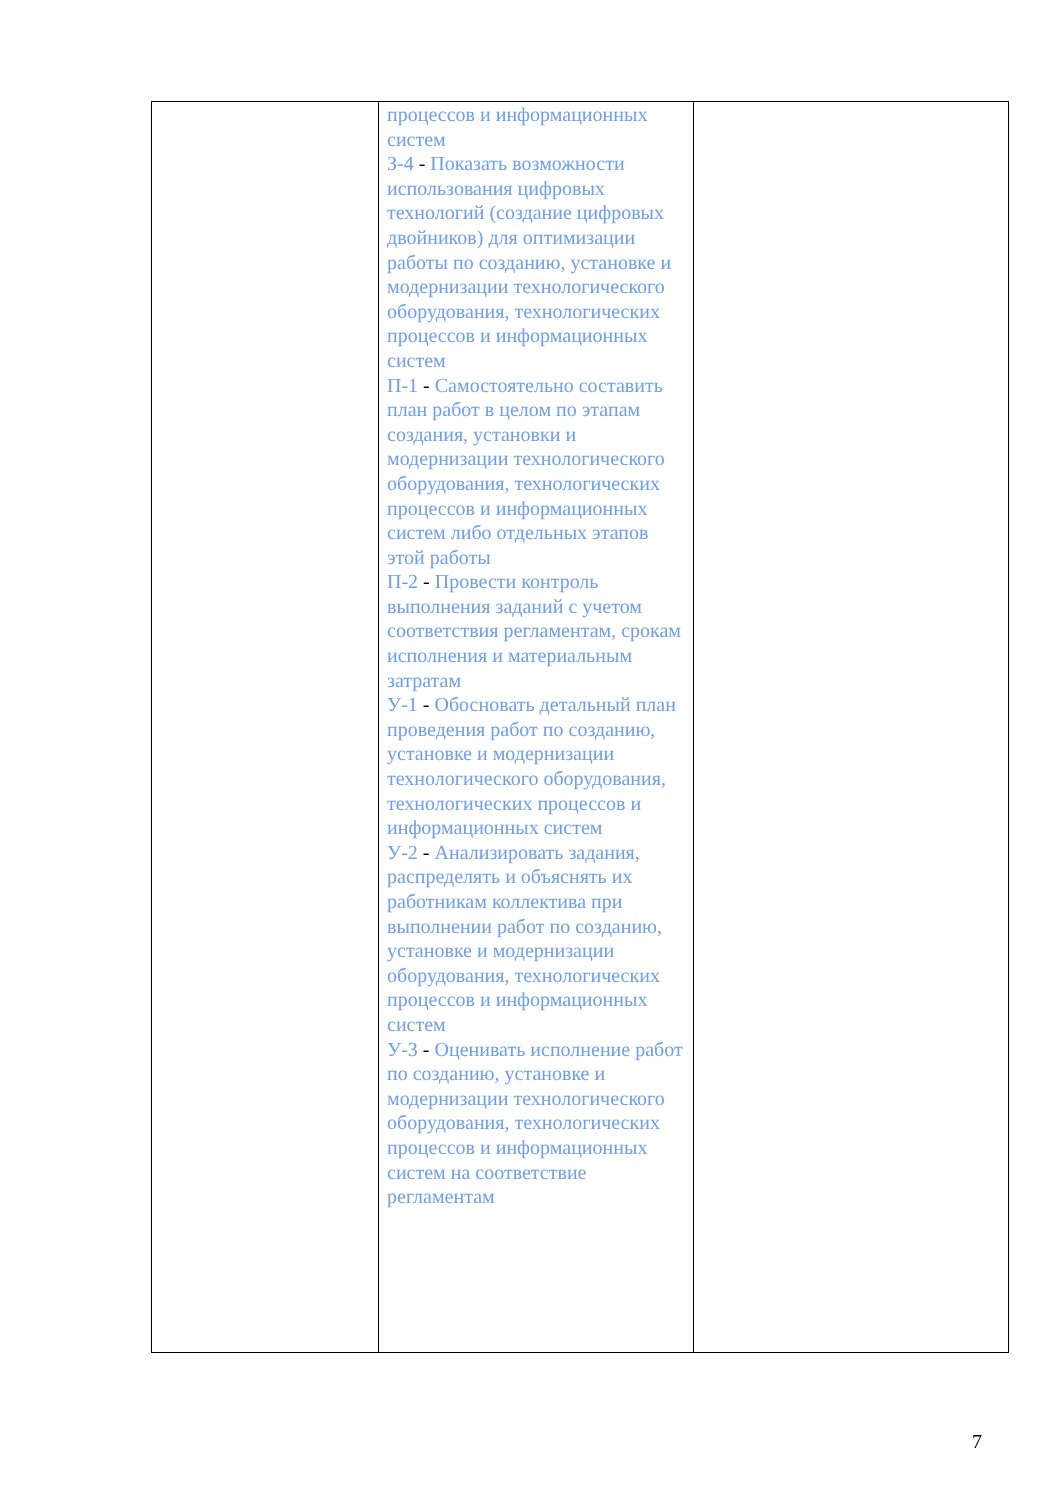| | процессов и информационных систем З-4 - Показать возможности использования цифровых технологий (создание цифровых двойников) для оптимизации работы по созданию, установке и модернизации технологического оборудования, технологических процессов и информационных систем П-1 - Самостоятельно составить план работ в целом по этапам создания, установки и модернизации технологического оборудования, технологических процессов и информационных систем либо отдельных этапов этой работы П-2 - Провести контроль выполнения заданий с учетом соответствия регламентам, срокам исполнения и материальным затратам У-1 - Обосновать детальный план проведения работ по созданию, установке и модернизации технологического оборудования, технологических процессов и информационных систем У-2 - Анализировать задания, распределять и объяснять их работникам коллектива при выполнении работ по созданию, установке и модернизации оборудования, технологических процессов и информационных систем У-3 - Оценивать исполнение работ по созданию, установке и модернизации технологического оборудования, технологических процессов и информационных систем на соответствие регламентам | |
7